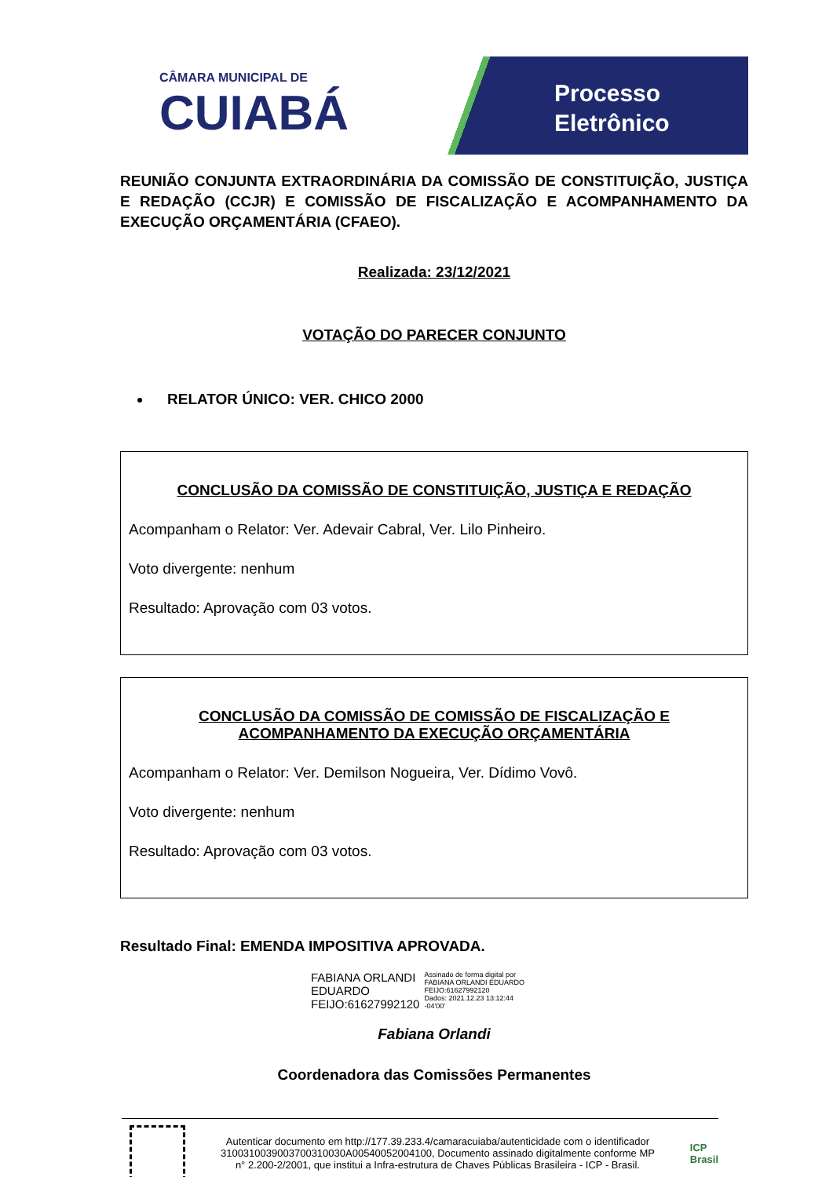CÂMARA MUNICIPAL DE
CUIABÁ
Processo
Eletrônico
REUNIÃO CONJUNTA EXTRAORDINÁRIA DA COMISSÃO DE CONSTITUIÇÃO, JUSTIÇA E REDAÇÃO (CCJR) E COMISSÃO DE FISCALIZAÇÃO E ACOMPANHAMENTO DA EXECUÇÃO ORÇAMENTÁRIA (CFAEO).
Realizada: 23/12/2021
VOTAÇÃO DO PARECER CONJUNTO
RELATOR ÚNICO: VER. CHICO 2000
CONCLUSÃO DA COMISSÃO DE CONSTITUIÇÃO, JUSTIÇA E REDAÇÃO
Acompanham o Relator: Ver. Adevair Cabral, Ver. Lilo Pinheiro.
Voto divergente: nenhum
Resultado: Aprovação com 03 votos.
CONCLUSÃO DA COMISSÃO DE COMISSÃO DE FISCALIZAÇÃO E ACOMPANHAMENTO DA EXECUÇÃO ORÇAMENTÁRIA
Acompanham o Relator: Ver. Demilson Nogueira, Ver. Dídimo Vovô.
Voto divergente: nenhum
Resultado: Aprovação com 03 votos.
Resultado Final: EMENDA IMPOSITIVA APROVADA.
FABIANA ORLANDI
EDUARDO
FEIJO:61627992120
Assinado de forma digital por
FABIANA ORLANDI EDUARDO
FEIJO:61627992120
Dados: 2021.12.23 13:12:44
-04'00'
Fabiana Orlandi
Coordenadora das Comissões Permanentes
Autenticar documento em http://177.39.233.4/camaracuiaba/autenticidade com o identificador 3100310039003700310030A00540052004100, Documento assinado digitalmente conforme MP n° 2.200-2/2001, que institui a Infra-estrutura de Chaves Públicas Brasileira - ICP - Brasil.
ICP
Brasil